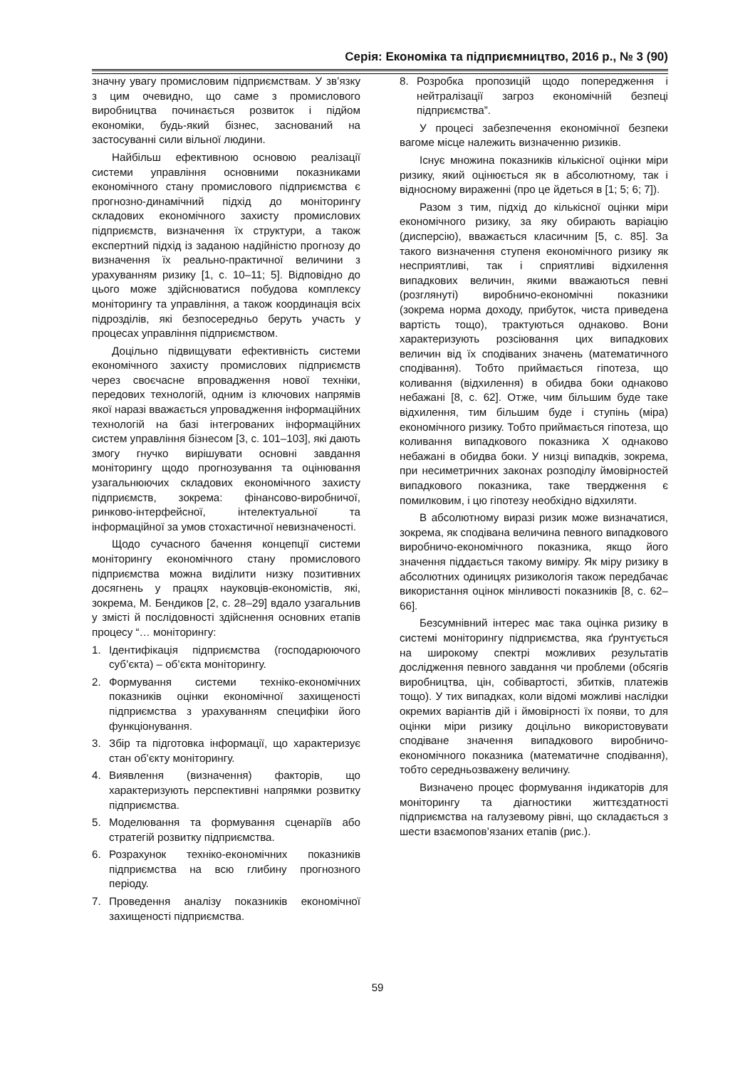Серія: Економіка та підприємництво, 2016 р., № 3 (90)
значну увагу промисловим підприємствам. У зв’язку з цим очевидно, що саме з промислового виробництва починається розвиток і підйом економіки, будь-який бізнес, заснований на застосуванні сили вільної людини.
Найбільш ефективною основою реалізації системи управління основними показниками економічного стану промислового підприємства є прогнозно-динамічний підхід до моніторингу складових економічного захисту промислових підприємств, визначення їх структури, а також експертний підхід із заданою надійністю прогнозу до визначення їх реально-практичної величини з урахуванням ризику [1, с. 10–11; 5]. Відповідно до цього може здійснюватися побудова комплексу моніторингу та управління, а також координація всіх підрозділів, які безпосередньо беруть участь у процесах управління підприємством.
Доцільно підвищувати ефективність системи економічного захисту промислових підприємств через своєчасне впровадження нової техніки, передових технологій, одним із ключових напрямів якої наразі вважається упровадження інформаційних технологій на базі інтегрованих інформаційних систем управління бізнесом [3, с. 101–103], які дають змогу гнучко вирішувати основні завдання моніторингу щодо прогнозування та оцінювання узагальнюючих складових економічного захисту підприємств, зокрема: фінансово-виробничої, ринково-інтерфейсної, інтелектуальної та інформаційної за умов стохастичної невизначеності.
Щодо сучасного бачення концепції системи моніторингу економічного стану промислового підприємства можна виділити низку позитивних досягнень у працях науковців-економістів, які, зокрема, М. Бендиков [2, с. 28–29] вдало узагальнив у змісті й послідовності здійснення основних етапів процесу “… моніторингу:
1. Ідентифікація підприємства (господарюючого суб’єкта) – об’єкта моніторингу.
2. Формування системи техніко-економічних показників оцінки економічної захищеності підприємства з урахуванням специфіки його функціонування.
3. Збір та підготовка інформації, що характеризує стан об’єкту моніторингу.
4. Виявлення (визначення) факторів, що характеризують перспективні напрямки розвитку підприємства.
5. Моделювання та формування сценаріїв або стратегій розвитку підприємства.
6. Розрахунок техніко-економічних показників підприємства на всю глибину прогнозного періоду.
7. Проведення аналізу показників економічної захищеності підприємства.
8. Розробка пропозицій щодо попередження і нейтралізації загроз економічній безпеці підприємства”.
У процесі забезпечення економічної безпеки вагоме місце належить визначенню ризиків.
Існує множина показників кількісної оцінки міри ризику, який оцінюється як в абсолютному, так і відносному вираженні (про це йдеться в [1; 5; 6; 7]).
Разом з тим, підхід до кількісної оцінки міри економічного ризику, за яку обирають варіацію (дисперсію), вважається класичним [5, с. 85]. За такого визначення ступеня економічного ризику як несприятливі, так і сприятливі відхилення випадкових величин, якими вважаються певні (розглянуті) виробничо-економічні показники (зокрема норма доходу, прибуток, чиста приведена вартість тощо), трактуються однаково. Вони характеризують розсіювання цих випадкових величин від їх сподіваних значень (математичного сподівання). Тобто приймається гіпотеза, що коливання (відхилення) в обидва боки однаково небажані [8, с. 62]. Отже, чим більшим буде таке відхилення, тим більшим буде і ступінь (міра) економічного ризику. Тобто приймається гіпотеза, що коливання випадкового показника X однаково небажані в обидва боки. У низці випадків, зокрема, при несиметричних законах розподілу ймовірностей випадкового показника, таке твердження є помилковим, і цю гіпотезу необхідно відхиляти.
В абсолютному виразі ризик може визначатися, зокрема, як сподівана величина певного випадкового виробничо-економічного показника, якщо його значення піддається такому виміру. Як міру ризику в абсолютних одиницях ризикологія також передбачає використання оцінок мінливості показників [8, с. 62–66].
Безсумнівний інтерес має така оцінка ризику в системі моніторингу підприємства, яка ґрунтується на широкому спектрі можливих результатів дослідження певного завдання чи проблеми (обсягів виробництва, цін, собівартості, збитків, платежів тощо). У тих випадках, коли відомі можливі наслідки окремих варіантів дій і ймовірності їх появи, то для оцінки міри ризику доцільно використовувати сподіване значення випадкового виробничо-економічного показника (математичне сподівання), тобто середньозважену величину.
Визначено процес формування індикаторів для моніторингу та діагностики життєздатності підприємства на галузевому рівні, що складається з шести взаємопов’язаних етапів (рис.).
59